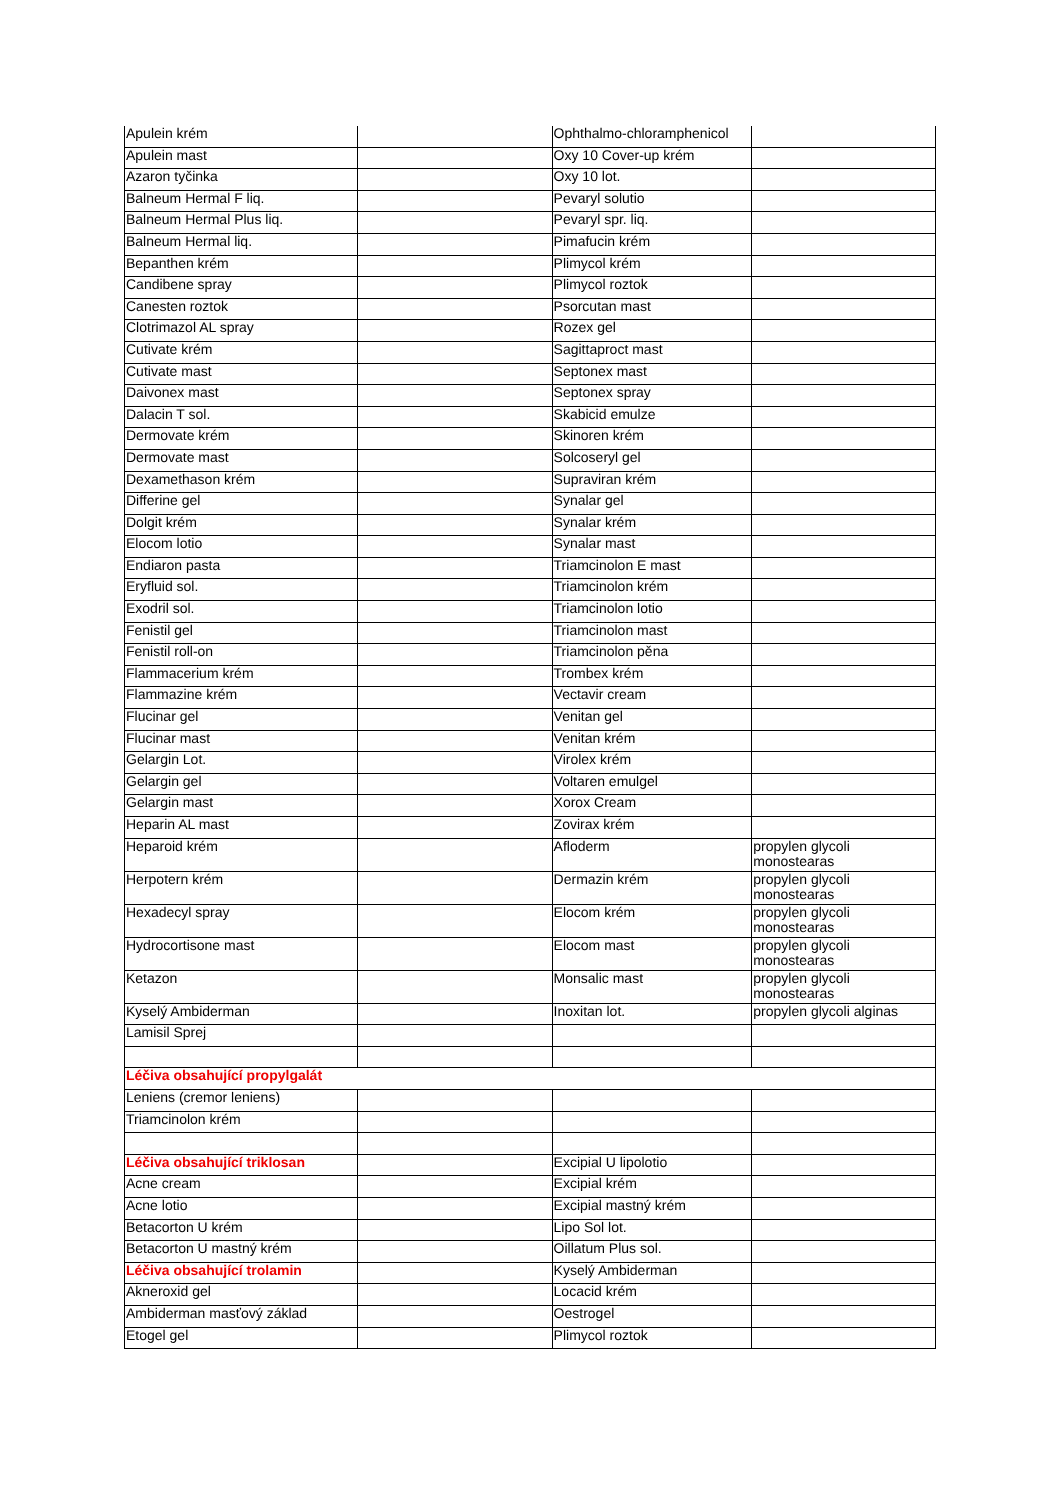| Apulein krém | | Ophthalmo-chloramphenicol | |
| Apulein mast | | Oxy 10 Cover-up krém | |
| Azaron tyčinka | | Oxy 10 lot. | |
| Balneum Hermal F liq. | | Pevaryl solutio | |
| Balneum Hermal Plus liq. | | Pevaryl spr. liq. | |
| Balneum Hermal liq. | | Pimafucin krém | |
| Bepanthen krém | | Plimycol krém | |
| Candibene spray | | Plimycol roztok | |
| Canesten roztok | | Psorcutan mast | |
| Clotrimazol AL spray | | Rozex gel | |
| Cutivate krém | | Sagittaproct mast | |
| Cutivate mast | | Septonex mast | |
| Daivonex mast | | Septonex spray | |
| Dalacin T sol. | | Skabicid emulze | |
| Dermovate krém | | Skinoren krém | |
| Dermovate mast | | Solcoseryl gel | |
| Dexamethason krém | | Supraviran krém | |
| Differine gel | | Synalar gel | |
| Dolgit krém | | Synalar krém | |
| Elocom lotio | | Synalar mast | |
| Endiaron pasta | | Triamcinolon E mast | |
| Eryfluid sol. | | Triamcinolon krém | |
| Exodril sol. | | Triamcinolon lotio | |
| Fenistil gel | | Triamcinolon mast | |
| Fenistil roll-on | | Triamcinolon pěna | |
| Flammacerium krém | | Trombex krém | |
| Flammazine krém | | Vectavir cream | |
| Flucinar gel | | Venitan gel | |
| Flucinar mast | | Venitan krém | |
| Gelargin Lot. | | Virolex krém | |
| Gelargin gel | | Voltaren emulgel | |
| Gelargin mast | | Xorox Cream | |
| Heparin AL mast | | Zovirax krém | |
| Heparoid krém | | Afloderm | propylen glycoli monostearas |
| Herpotern krém | | Dermazin krém | propylen glycoli monostearas |
| Hexadecyl spray | | Elocom krém | propylen glycoli monostearas |
| Hydrocortisone mast | | Elocom mast | propylen glycoli monostearas |
| Ketazon | | Monsalic mast | propylen glycoli monostearas |
| Kyselý Ambiderman | | Inoxitan lot. | propylen glycoli alginas |
| Lamisil Sprej | | | |
| Léčiva obsahující propylgalát | | | |
| Leniens (cremor leniens) | | | |
| Triamcinolon krém | | | |
| Léčiva obsahující triklosan | | Excipial U lipolotio | |
| Acne cream | | Excipial krém | |
| Acne lotio | | Excipial mastný krém | |
| Betacorton U krém | | Lipo Sol lot. | |
| Betacorton U mastný krém | | Oillatum Plus sol. | |
| Léčiva obsahující trolamin | | Kyselý Ambiderman | |
| Akneroxid gel | | Locacid krém | |
| Ambiderman masťový základ | | Oestrogel | |
| Etogel gel | | Plimycol roztok | |